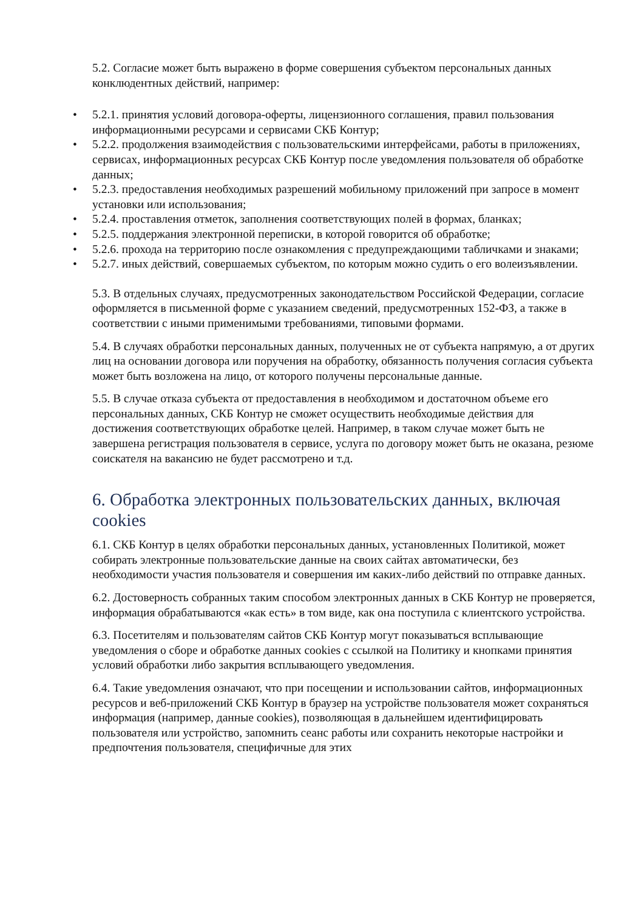5.2. Согласие может быть выражено в форме совершения субъектом персональных данных конклюдентных действий, например:
• 5.2.1. принятия условий договора-оферты, лицензионного соглашения, правил пользования информационными ресурсами и сервисами СКБ Контур;
• 5.2.2. продолжения взаимодействия с пользовательскими интерфейсами, работы в приложениях, сервисах, информационных ресурсах СКБ Контур после уведомления пользователя об обработке данных;
• 5.2.3. предоставления необходимых разрешений мобильному приложений при запросе в момент установки или использования;
• 5.2.4. проставления отметок, заполнения соответствующих полей в формах, бланках;
• 5.2.5. поддержания электронной переписки, в которой говорится об обработке;
• 5.2.6. прохода на территорию после ознакомления с предупреждающими табличками и знаками;
• 5.2.7. иных действий, совершаемых субъектом, по которым можно судить о его волеизъявлении.
5.3. В отдельных случаях, предусмотренных законодательством Российской Федерации, согласие оформляется в письменной форме с указанием сведений, предусмотренных 152-ФЗ, а также в соответствии с иными применимыми требованиями, типовыми формами.
5.4. В случаях обработки персональных данных, полученных не от субъекта напрямую, а от других лиц на основании договора или поручения на обработку, обязанность получения согласия субъекта может быть возложена на лицо, от которого получены персональные данные.
5.5. В случае отказа субъекта от предоставления в необходимом и достаточном объеме его персональных данных, СКБ Контур не сможет осуществить необходимые действия для достижения соответствующих обработке целей. Например, в таком случае может быть не завершена регистрация пользователя в сервисе, услуга по договору может быть не оказана, резюме соискателя на вакансию не будет рассмотрено и т.д.
6. Обработка электронных пользовательских данных, включая cookies
6.1. СКБ Контур в целях обработки персональных данных, установленных Политикой, может собирать электронные пользовательские данные на своих сайтах автоматически, без необходимости участия пользователя и совершения им каких-либо действий по отправке данных.
6.2. Достоверность собранных таким способом электронных данных в СКБ Контур не проверяется, информация обрабатываются «как есть» в том виде, как она поступила с клиентского устройства.
6.3. Посетителям и пользователям сайтов СКБ Контур могут показываться всплывающие уведомления о сборе и обработке данных cookies с ссылкой на Политику и кнопками принятия условий обработки либо закрытия всплывающего уведомления.
6.4. Такие уведомления означают, что при посещении и использовании сайтов, информационных ресурсов и веб-приложений СКБ Контур в браузер на устройстве пользователя может сохраняться информация (например, данные cookies), позволяющая в дальнейшем идентифицировать пользователя или устройство, запомнить сеанс работы или сохранить некоторые настройки и предпочтения пользователя, специфичные для этих